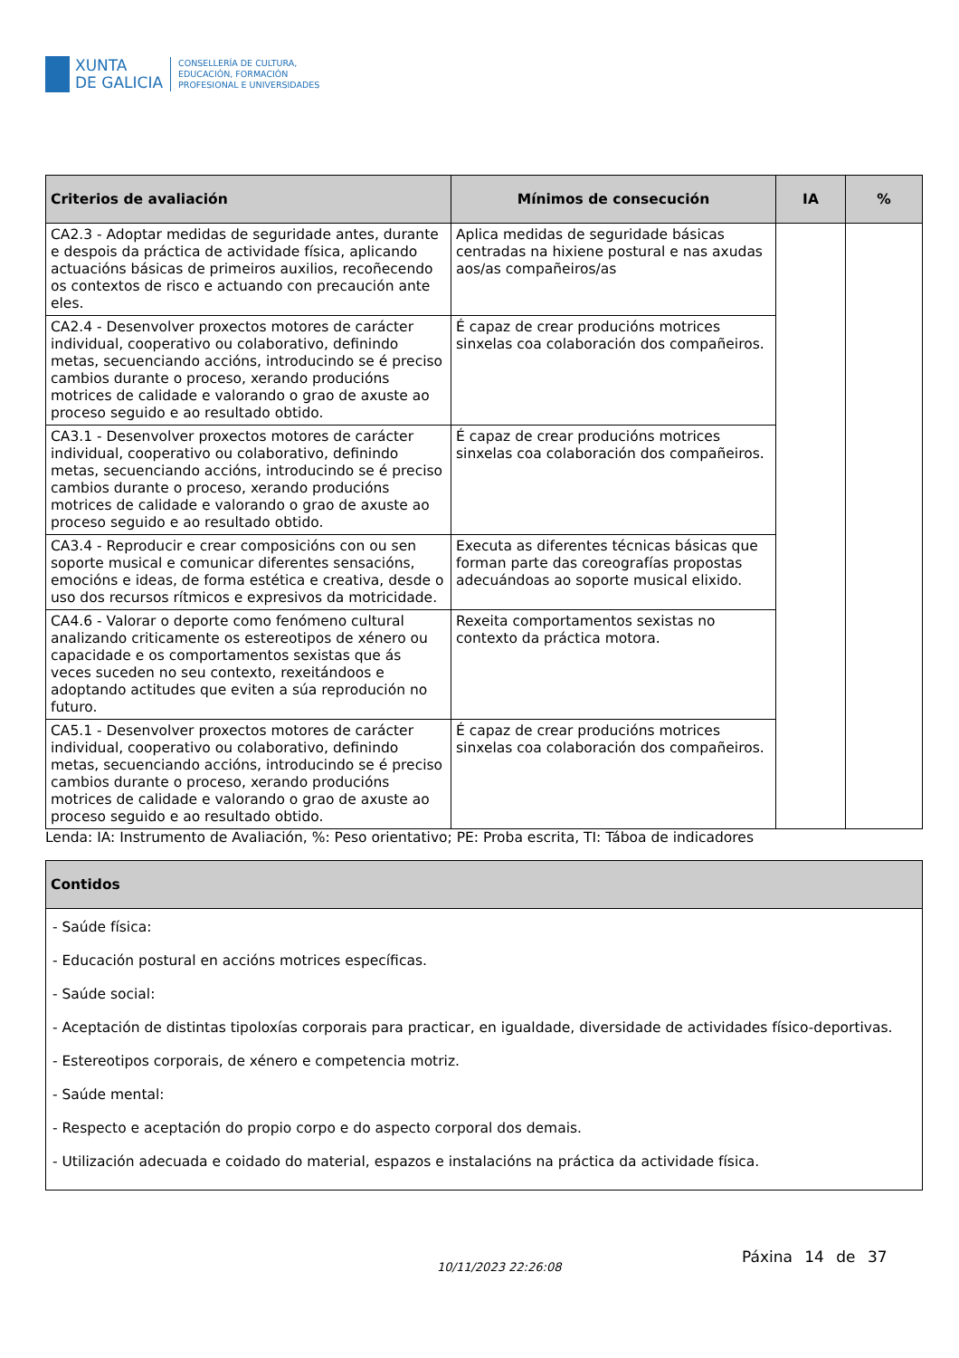XUNTA
DE GALICIA
CONSELLERÍA DE CULTURA,
EDUCACIÓN, FORMACIÓN
PROFESIONAL E UNIVERSIDADES
| Criterios de avaliación | Mínimos de consecución | IA | % |
| --- | --- | --- | --- |
| CA2.3 - Adoptar medidas de seguridade antes, durante e despois da práctica de actividade física, aplicando actuacións básicas de primeiros auxilios, recoñecendo os contextos de risco e actuando con precaución ante eles. | Aplica medidas de seguridade básicas centradas na hixiene postural e nas axudas aos/as compañeiros/as | | |
| CA2.4 - Desenvolver proxectos motores de carácter individual, cooperativo ou colaborativo, definindo metas, secuenciando accións, introducindo se é preciso cambios durante o proceso, xerando producións motrices de calidade e valorando o grao de axuste ao proceso seguido e ao resultado obtido. | É capaz de crear producións motrices sinxelas coa colaboración dos compañeiros. | | |
| CA3.1 - Desenvolver proxectos motores de carácter individual, cooperativo ou colaborativo, definindo metas, secuenciando accións, introducindo se é preciso cambios durante o proceso, xerando producións motrices de calidade e valorando o grao de axuste ao proceso seguido e ao resultado obtido. | É capaz de crear producións motrices sinxelas coa colaboración dos compañeiros. | | |
| CA3.4 - Reproducir e crear composicións con ou sen soporte musical e comunicar diferentes sensacións, emocións e ideas, de forma estética e creativa, desde o uso dos recursos rítmicos e expresivos da motricidade. | Executa as diferentes técnicas básicas que forman parte das coreografías propostas adecuándoas ao soporte musical elixido. | | |
| CA4.6 - Valorar o deporte como fenómeno cultural analizando criticamente os estereotipos de xénero ou capacidade e os comportamentos sexistas que ás veces suceden no seu contexto, rexeitándoos e adoptando actitudes que eviten a súa reprodución no futuro. | Rexeita comportamentos sexistas no contexto da práctica motora. | | |
| CA5.1 - Desenvolver proxectos motores de carácter individual, cooperativo ou colaborativo, definindo metas, secuenciando accións, introducindo se é preciso cambios durante o proceso, xerando producións motrices de calidade e valorando o grao de axuste ao proceso seguido e ao resultado obtido. | É capaz de crear producións motrices sinxelas coa colaboración dos compañeiros. | | |
Lenda: IA: Instrumento de Avaliación, %: Peso orientativo; PE: Proba escrita, TI: Táboa de indicadores
| Contidos |
| --- |
| - Saúde física: - Educación postural en accións motrices específicas. - Saúde social: - Aceptación de distintas tipoloxías corporais para practicar, en igualdade, diversidade de actividades físico-deportivas. - Estereotipos corporais, de xénero e competencia motriz. - Saúde mental: - Respecto e aceptación do propio corpo e do aspecto corporal dos demais. - Utilización adecuada e coidado do material, espazos e instalacións na práctica da actividade física. |
10/11/2023 22:26:08
Páxina 14 de 37